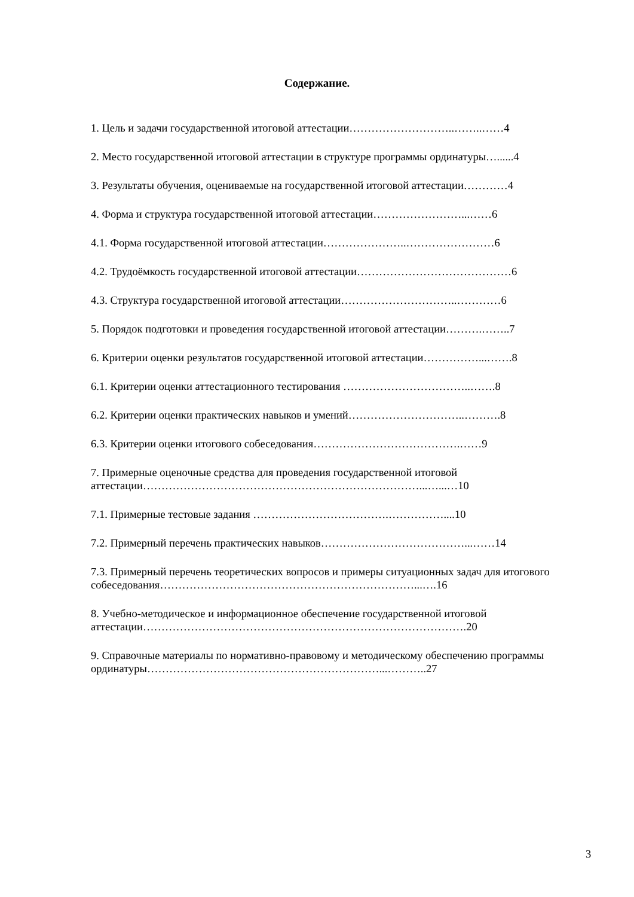Содержание.
1. Цель и задачи государственной итоговой аттестации………………………..……..……4
2. Место государственной итоговой аттестации в структуре программы ординатуры…......4
3. Результаты обучения, оцениваемые на государственной итоговой аттестации…………4
4. Форма и структура государственной итоговой аттестации……………………...……6
4.1. Форма государственной итоговой аттестации…………………..……………………6
4.2. Трудоёмкость государственной итоговой аттестации……………………………………6
4.3. Структура государственной итоговой аттестации…………………………..…………6
5. Порядок подготовки и проведения государственной итоговой аттестации……….……..7
6. Критерии оценки результатов государственной итоговой аттестации……………...…….8
6.1. Критерии оценки аттестационного тестирования ……………………………..…….8
6.2. Критерии оценки практических навыков и умений…………………………..……….8
6.3. Критерии оценки итогового собеседования………………………………….……9
7. Примерные оценочные средства для проведения государственной итоговой аттестации…………………………………………………………………...…...…10
7.1. Примерные тестовые задания ……………………………….……………....10
7.2. Примерный перечень практических навыков…………………………………...……14
7.3. Примерный перечень теоретических вопросов и примеры ситуационных задач для итогового собеседования……………………………………………………………...….16
8. Учебно-методическое и информационное обеспечение государственной итоговой аттестации…………………………………………………………………………….20
9. Справочные материалы по нормативно-правовому и методическому обеспечению программы ординатуры………………………………………………………...………..27
3